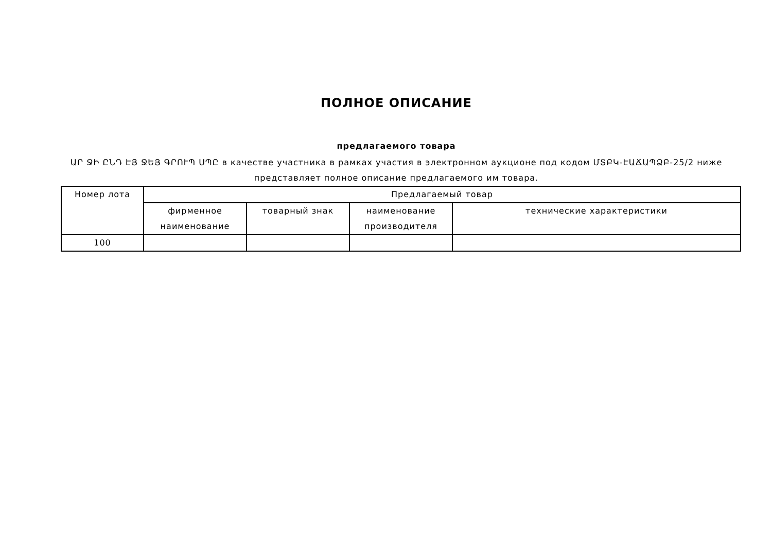ПОЛНОЕ ОПИСАНИЕ
предлагаемого товара
ԱՐ ՋԻ ԸՆԴ ԷՅ ՋԵՅ ԳՐՈՒՊ ՍՊԸ в качестве участника в рамках участия в электронном аукционе под кодом ՄՏԲԿ-ԷԱՃԱՊՁԲ-25/2 ниже представляет полное описание предлагаемого им товара.
| Номер лота | Предлагаемый товар | | | |
| --- | --- | --- | --- | --- |
| | фирменное наименование | товарный знак | наименование производителя | технические характеристики |
| 100 | | | | |